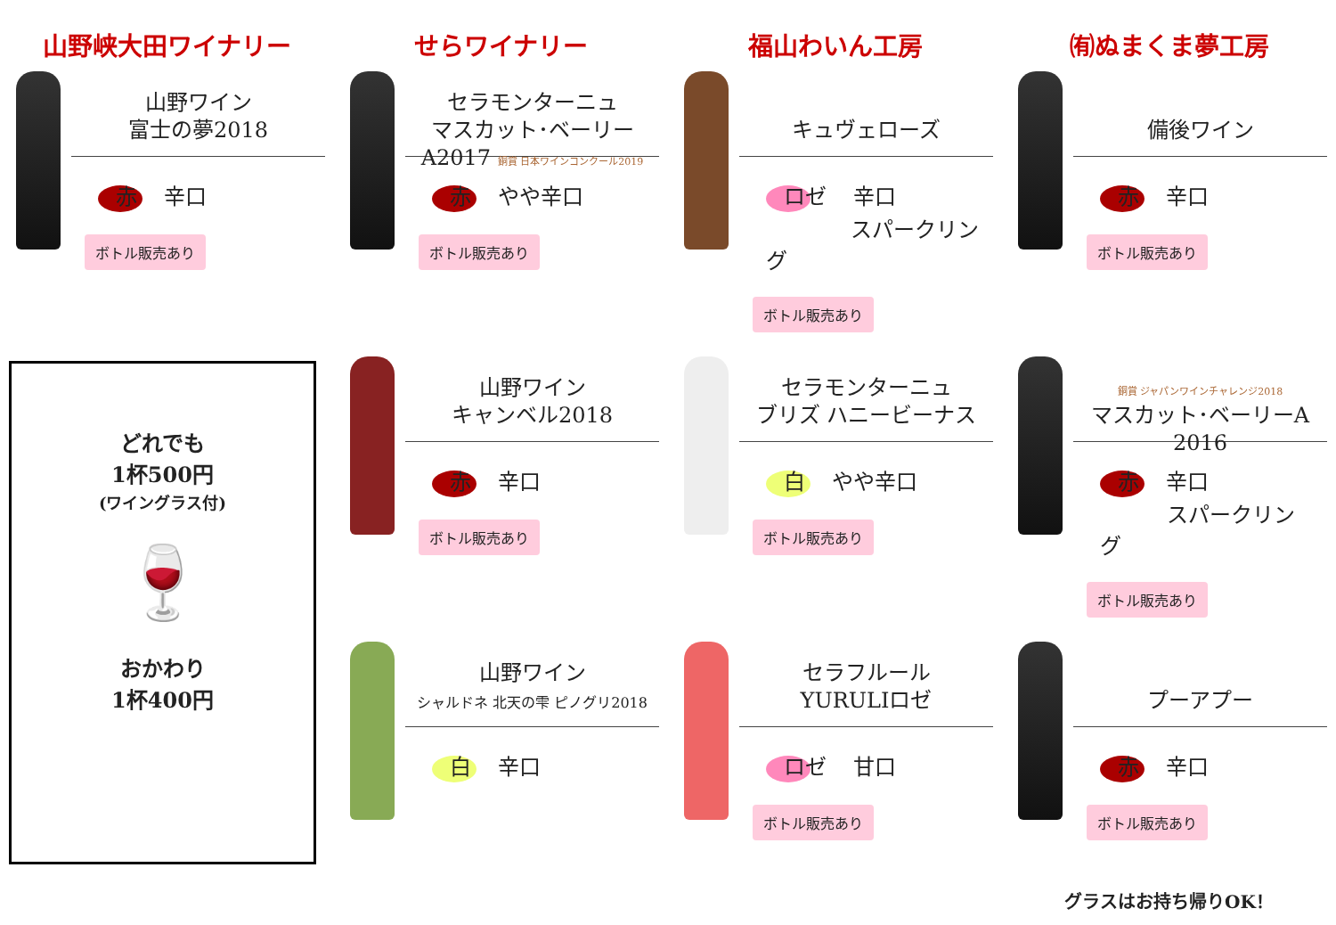山野峡大田ワイナリー
せらワイナリー
福山わいん工房
㈲ぬまくま夢工房
山野ワイン
富士の夢2018
赤 辛口
ボトル販売あり
セラモンターニュ
マスカット･ベーリーA2017 銅賞 日本ワインコンクール2019
赤 やや辛口
ボトル販売あり
キュヴェローズ
ロゼ 辛口
スパークリング
ボトル販売あり
備後ワイン
赤 辛口
ボトル販売あり
山野ワイン
キャンベル2018
赤 辛口
ボトル販売あり
セラモンターニュ
ブリズ ハニービーナス
白 やや辛口
ボトル販売あり
銅賞 ジャパンワインチャレンジ2018
マスカット･ベーリーA 2016
赤 辛口
スパークリング
ボトル販売あり
どれでも
1杯500円
(ワイングラス付)
🍷
おかわり
1杯400円
山野ワイン
シャルドネ 北天の雫 ピノグリ2018
白 辛口
セラフルール
YURULIロゼ
ロゼ 甘口
ボトル販売あり
プーアプー
赤 辛口
ボトル販売あり
グラスはお持ち帰りOK！